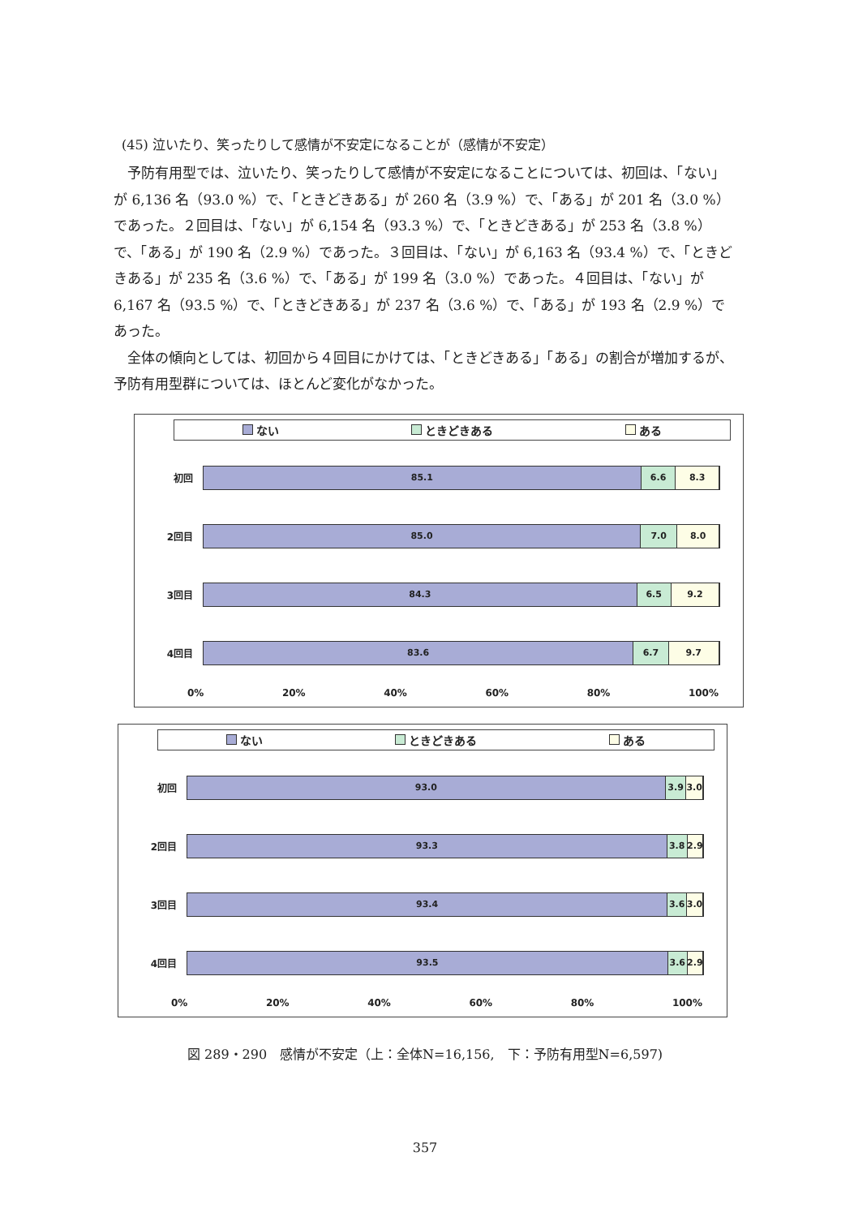(45) 泣いたり、笑ったりして感情が不安定になることが（感情が不安定）
予防有用型では、泣いたり、笑ったりして感情が不安定になることについては、初回は、「ない」が 6,136 名（93.0 %）で、「ときどきある」が 260 名（3.9 %）で、「ある」が 201 名（3.0 %）であった。２回目は、「ない」が 6,154 名（93.3 %）で、「ときどきある」が 253 名（3.8 %）で、「ある」が 190 名（2.9 %）であった。３回目は、「ない」が 6,163 名（93.4 %）で、「ときどきある」が 235 名（3.6 %）で、「ある」が 199 名（3.0 %）であった。４回目は、「ない」が 6,167 名（93.5 %）で、「ときどきある」が 237 名（3.6 %）で、「ある」が 193 名（2.9 %）であった。
全体の傾向としては、初回から４回目にかけては、「ときどきある」「ある」の割合が増加するが、予防有用型群については、ほとんど変化がなかった。
ない ときどきある ある
初回
85.1 6.6 8.3
2回目
85.0 7.0 8.0
3回目
84.3 6.5 9.2
4回目
83.6 6.7 9.7
0% 20% 40% 60% 80% 100%
ない ときどきある ある
初回
93.0 3.9 3.0
2回目
93.3 3.8 2.9
3回目
93.4 3.6 3.0
4回目
93.5 3.6 2.9
0% 20% 40% 60% 80% 100%
図 289・290　感情が不安定（上：全体N=16,156,　下：予防有用型N=6,597)
357